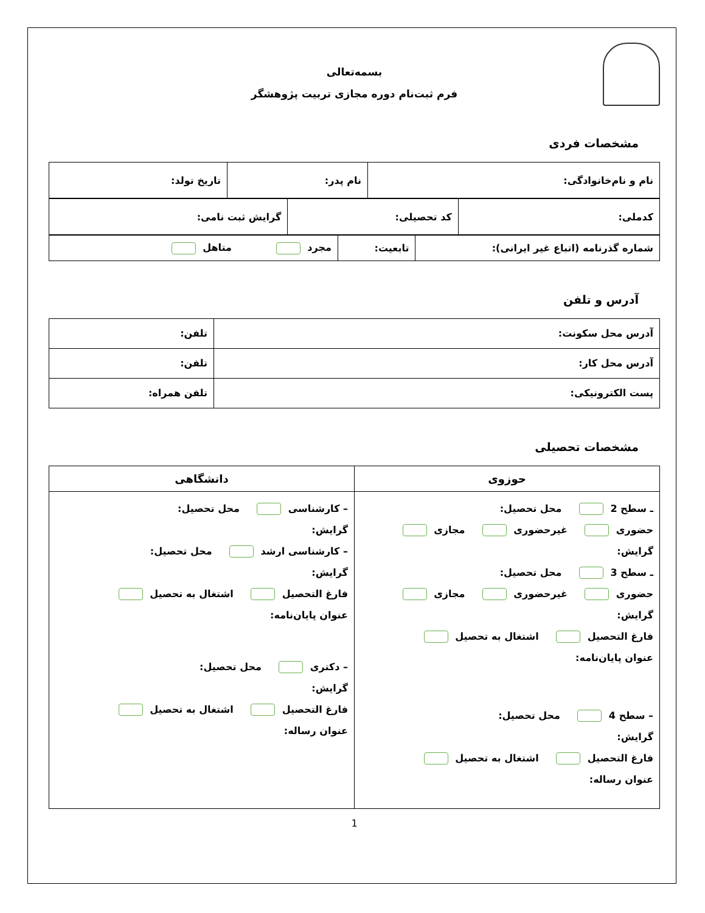بسمه‌تعالی
فرم ثبت‌نام دوره مجازی تربیت پژوهشگر
مشخصات فردی
| نام و نام‌خانوادگی: | نام پدر: | تاریخ تولد: |
| کدملی: | کد تحصیلی: | گرایش ثبت نامی: |
| شماره گذرنامه (اتباع غیر ایرانی): | تابعیت: | مجرد متاهل |
آدرس و تلفن
| آدرس محل سکونت: | تلفن: |
| آدرس محل کار: | تلفن: |
| پست الکترونیکی: | تلفن همراه: |
مشخصات تحصیلی
| حوزوی | دانشگاهی |
| --- | --- |
| ـ سطح 2 محل تحصیل: حضوری غیرحضوری مجازی گرایش: ـ سطح 3 محل تحصیل: حضوری غیرحضوری مجازی گرایش: فارغ التحصیل اشتغال به تحصیل عنوان پایان‌نامه: – سطح 4 محل تحصیل: گرایش: فارغ التحصیل اشتغال به تحصیل عنوان رساله: | – کارشناسی محل تحصیل: گرایش: – کارشناسی ارشد محل تحصیل: گرایش: فارغ التحصیل اشتغال به تحصیل عنوان پایان‌نامه: – دکتری محل تحصیل: گرایش: فارغ التحصیل اشتغال به تحصیل عنوان رساله: |
1